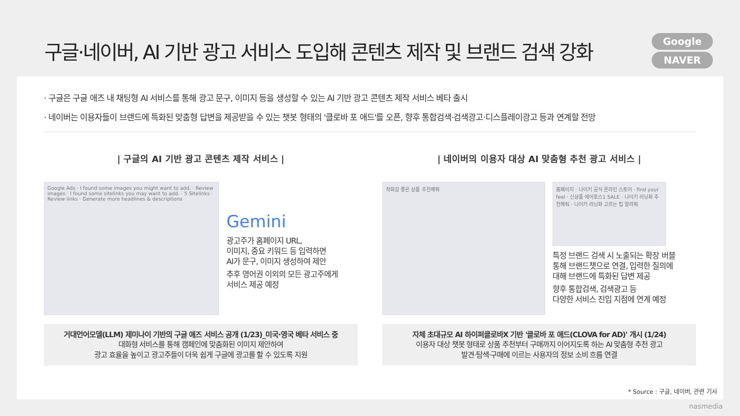구글·네이버, AI 기반 광고 서비스 도입해 콘텐츠 제작 및 브랜드 검색 강화
Google
NAVER
· 구글은 구글 애즈 내 채팅형 AI 서비스를 통해 광고 문구, 이미지 등을 생성할 수 있는 AI 기반 광고 콘텐츠 제작 서비스 베타 출시
· 네이버는 이용자들이 브랜드에 특화된 맞춤형 답변을 제공받을 수 있는 챗봇 형태의 '클로바 포 애드'를 오픈, 향후 통합검색·검색광고·디스플레이광고 등과 연계할 전망
| 구글의 AI 기반 광고 콘텐츠 제작 서비스 |
Google Ads · I found some images you might want to add. · Review images · I found some sitelinks you may want to add. · 5 Sitelinks · Review links · Generate more headlines & descriptions
Gemini
광고주가 홈페이지 URL,
이미지, 중요 키워드 등 입력하면
AI가 문구, 이미지 생성하여 제안
추후 영어권 이외의 모든 광고주에게
서비스 제공 예정
거대언어모델(LLM) 제미나이 기반의 구글 애즈 서비스 공개 (1/23)_미국·영국 베타 서비스 중
대화형 서비스를 통해 캠페인에 맞춤화된 이미지 제안하여
광고 효율을 높이고 광고주들이 더욱 쉽게 구글에 광고를 할 수 있도록 지원
| 네이버의 이용자 대상 AI 맞춤형 추천 광고 서비스 |
착화감 좋은 상품 추천해줘
홈페이지 · 나이키 공식 온라인 스토어 · find your feel · 신상품 에어포스1 SALE · 나이키 러닝화 추천해줘 · 나이키 러닝화 고르는 팁 알려줘
특정 브랜드 검색 시 노출되는 확장 버블
통해 브랜드챗으로 연결, 입력한 질의에
대해 브랜드에 특화된 답변 제공
향후 통합검색, 검색광고 등
다양한 서비스 진입 지점에 연계 예정
자체 초대규모 AI 하이퍼클로바X 기반 '클로바 포 애드(CLOVA for AD)' 개시 (1/24)
이용자 대상 챗봇 형태로 상품 추천부터 구매까지 이어지도록 하는 AI 맞춤형 추천 광고
발견·탐색·구매에 이르는 사용자의 정보 소비 흐름 연결
* Source : 구글, 네이버, 관련 기사
nasmedia